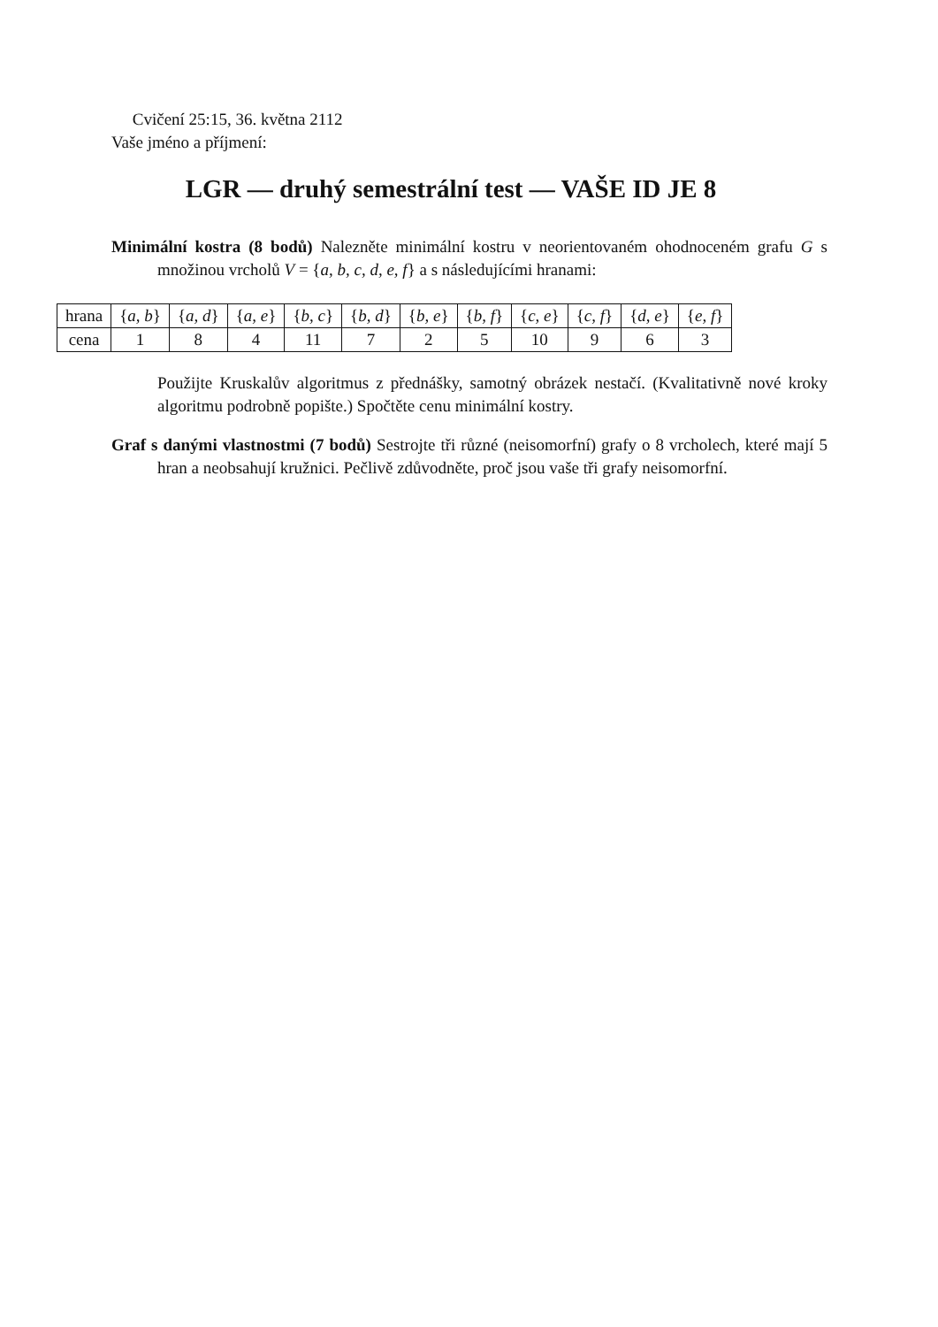Cvičení 25:15, 36. května 2112
Vaše jméno a příjmení:
LGR — druhý semestrální test — VAŠE ID JE 8
Minimální kostra (8 bodů) Nalezněte minimální kostru v neorientovaném ohodnoceném grafu G s množinou vrcholů V = {a, b, c, d, e, f} a s následujícími hranami:
| hrana | { a, b } | { a, d } | { a, e } | { b, c } | { b, d } | { b, e } | { b, f } | { c, e } | { c, f } | { d, e } | { e, f } |
| cena | 1 | 8 | 4 | 11 | 7 | 2 | 5 | 10 | 9 | 6 | 3 |
Použijte Kruskalův algoritmus z přednášky, samotný obrázek nestačí. (Kvalitativně nové kroky algoritmu podrobně popište.) Spočtěte cenu minimální kostry.
Graf s danými vlastnostmi (7 bodů) Sestrojte tři různé (neisomorfní) grafy o 8 vrcholech, které mají 5 hran a neobsahují kružnici. Pečlivě zdůvodněte, proč jsou vaše tři grafy neisomorfní.